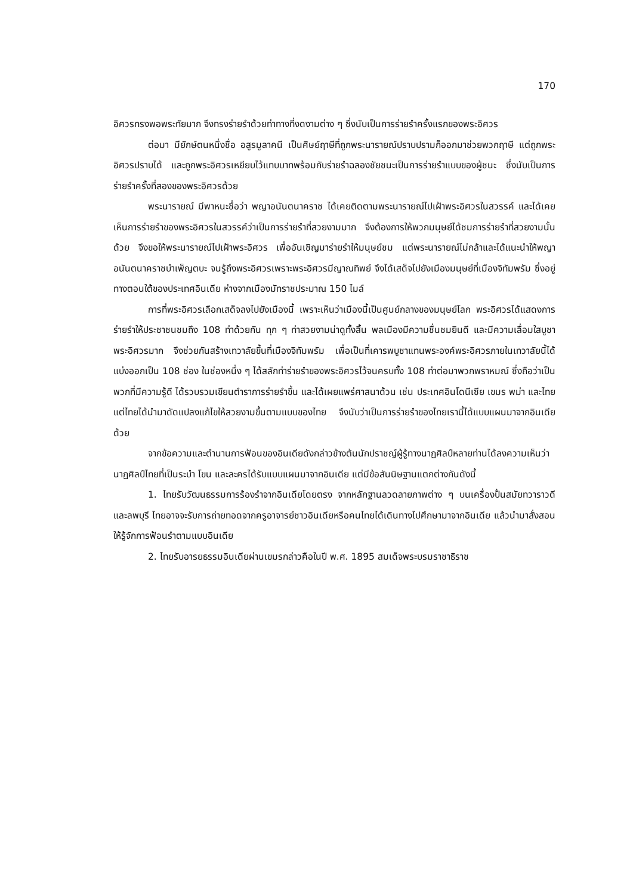170
อิศวรทรงพอพระทัยมาก จึงทรงร่ายรำด้วยท่าทางที่งดงามต่าง ๆ ซึ่งนับเป็นการร่ายรำครั้งแรกของพระอิศวร
ต่อมา มียักษ์ตนหนึ่งชื่อ อสูรมูลาคนี เป็นศิษย์ฤาษีที่ถูกพระนารายณ์ปราบปรามก็ออกมาช่วยพวกฤาษี แต่ถูกพระอิศวรปราบได้ และถูกพระอิศวรเหยียบไว้แทบบาทพร้อมกับร่ายรำฉลองชัยชนะเป็นการร่ายรำแบบของผู้ชนะ ซึ่งนับเป็นการร่ายรำครั้งที่สองของพระอิศวรด้วย
พระนารายณ์ มีพาหนะชื่อว่า พญาอนันตนาคราช ได้เคยติดตามพระนารายณ์ไปเฝ้าพระอิศวรในสวรรค์ และได้เคยเห็นการร่ายรำของพระอิศวรในสวรรค์ว่าเป็นการร่ายรำที่สวยงามมาก จึงต้องการให้พวกมนุษย์ได้ชมการร่ายรำที่สวยงามนั้นด้วย จึงขอให้พระนารายณ์ไปเฝ้าพระอิศวร เพื่ออันเชิญมาร่ายรำให้มนุษย์ชม แต่พระนารายณ์ไม่กล้าและได้แนะนำให้พญาอนันตนาคราชบำเพ็ญตบะ จนรู้ถึงพระอิศวรเพราะพระอิศวรมีญาณทิพย์ จึงได้เสด็จไปยังเมืองมนุษย์ที่เมืองจิทัมพรัม ซึ่งอยู่ทางตอนใต้ของประเทศอินเดีย ห่างจากเมืองมัทราชประมาณ 150 ไมล์
การที่พระอิศวรเลือกเสด็จลงไปยังเมืองนี้ เพราะเห็นว่าเมืองนี้เป็นศูนย์กลางของมนุษย์โลก พระอิศวรได้แสดงการร่ายรำให้ประชาชนชมถึง 108 ท่าด้วยกัน ทุก ๆ ท่าสวยงามน่าดูทั้งสิ้น พลเมืองมีความชื่นชมยินดี และมีความเลื่อมใสบูชาพระอิศวรมาก จึงช่วยกันสร้างเทวาลัยขึ้นที่เมืองจิทัมพรัม เพื่อเป็นที่เคารพบูชาแทนพระองค์พระอิศวรภายในเทวาลัยนี้ได้แบ่งออกเป็น 108 ช่อง ในช่องหนึ่ง ๆ ได้สลักท่าร่ายรำของพระอิศวรไว้จนครบทั้ง 108 ท่าต่อมาพวกพราหมณ์ ซึ่งถือว่าเป็นพวกที่มีความรู้ดี ได้รวบรวมเขียนตำราการร่ายรำขึ้น และได้เผยแพร่ศาสนาด้วน เช่น ประเทศอินโดนีเซีย เขมร พม่า และไทย แต่ไทยได้นำมาดัดแปลงแก้ไขให้สวยงามขึ้นตามแบบของไทย จึงนับว่าเป็นการร่ายรำของไทยเรานี้ได้แบบแผนมาจากอินเดียด้วย
จากข้อความและตำนานการฟ้อนของอินเดียดังกล่าวข้างต้นนักปราชญ์ผู้รู้ทางนาฏศิลป์หลายท่านได้ลงความเห็นว่า นาฏศิลป์ไทยที่เป็นระบำ โขน และละครได้รับแบบแผนมาจากอินเดีย แต่มีข้อสันนิษฐานแตกต่างกันดังนี้
1. ไทยรับวัฒนธรรมการร้องรำจากอินเดียโดยตรง จากหลักฐานลวดลายภาพต่าง ๆ บนเครื่องปั้นสมัยทวาราวดีและลพบุรี ไทยอาจจะรับการถ่ายทอดจากครูอาจารย์ชาวอินเดียหรือคนไทยได้เดินทางไปศึกษามาจากอินเดีย แล้วนำมาสั่งสอนให้รู้จักการฟ้อนรำตามแบบอินเดีย
2. ไทยรับอารยธรรมอินเดียผ่านเขมรกล่าวคือในปี พ.ศ. 1895 สมเด็จพระบรมราชาธิราช